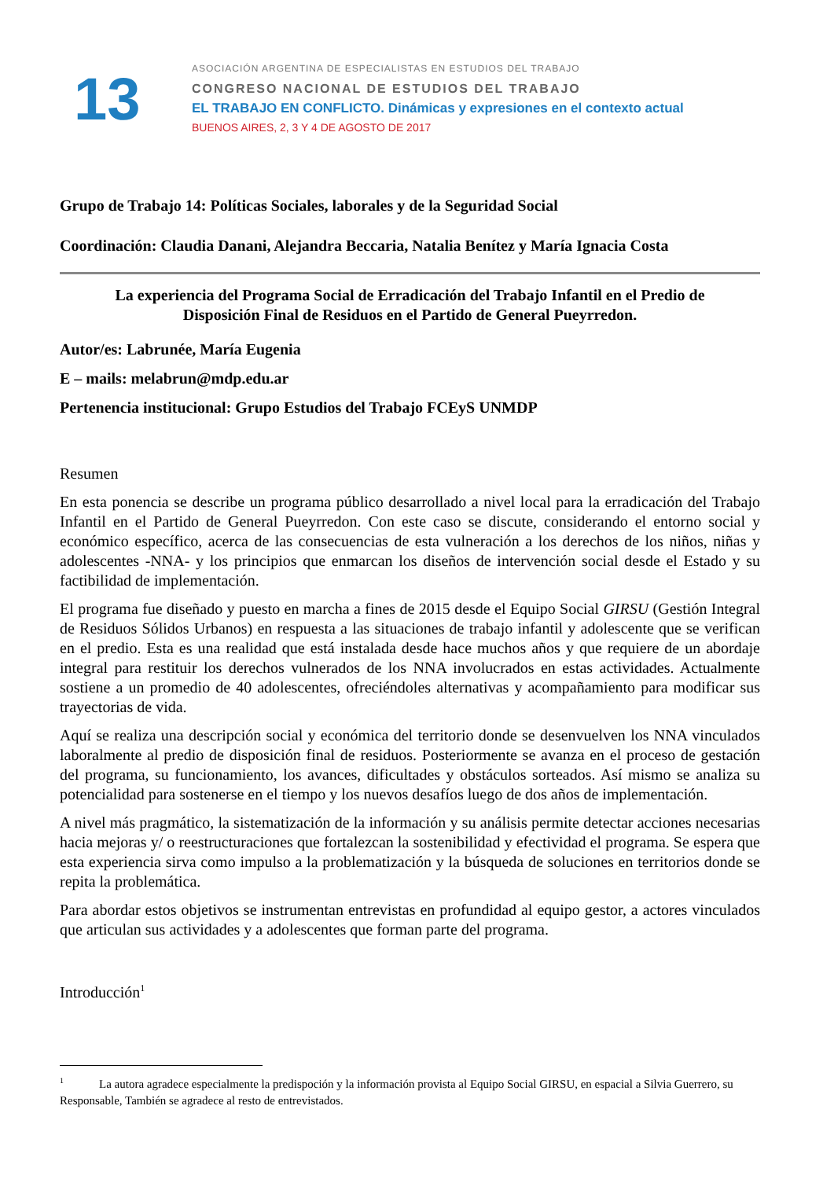13
ASOCIACIÓN ARGENTINA DE ESPECIALISTAS EN ESTUDIOS DEL TRABAJO
CONGRESO NACIONAL DE ESTUDIOS DEL TRABAJO
EL TRABAJO EN CONFLICTO. Dinámicas y expresiones en el contexto actual
BUENOS AIRES, 2, 3 Y 4 DE AGOSTO DE 2017
Grupo de Trabajo 14: Políticas Sociales, laborales y de la Seguridad Social
Coordinación: Claudia Danani, Alejandra Beccaria, Natalia Benítez y María Ignacia Costa
La experiencia del Programa Social de Erradicación del Trabajo Infantil en el Predio de
Disposición Final de Residuos en el Partido de General Pueyrredon.
Autor/es: Labrunée, María Eugenia
E – mails: melabrun@mdp.edu.ar
Pertenencia institucional: Grupo Estudios del Trabajo FCEyS UNMDP
Resumen
En esta ponencia se describe un programa público desarrollado a nivel local para la erradicación del Trabajo Infantil en el Partido de General Pueyrredon. Con este caso se discute, considerando el entorno social y económico específico, acerca de las consecuencias de esta vulneración a los derechos de los niños, niñas y adolescentes -NNA- y los principios que enmarcan los diseños de intervención social desde el Estado y su factibilidad de implementación.
El programa fue diseñado y puesto en marcha a fines de 2015 desde el Equipo Social GIRSU (Gestión Integral de Residuos Sólidos Urbanos) en respuesta a las situaciones de trabajo infantil y adolescente que se verifican en el predio. Esta es una realidad que está instalada desde hace muchos años y que requiere de un abordaje integral para restituir los derechos vulnerados de los NNA involucrados en estas actividades. Actualmente sostiene a un promedio de 40 adolescentes, ofreciéndoles alternativas y acompañamiento para modificar sus trayectorias de vida.
Aquí se realiza una descripción social y económica del territorio donde se desenvuelven los NNA vinculados laboralmente al predio de disposición final de residuos. Posteriormente se avanza en el proceso de gestación del programa, su funcionamiento, los avances, dificultades y obstáculos sorteados. Así mismo se analiza su potencialidad para sostenerse en el tiempo y los nuevos desafíos luego de dos años de implementación.
A nivel más pragmático, la sistematización de la información y su análisis permite detectar acciones necesarias hacia mejoras y/ o reestructuraciones que fortalezcan la sostenibilidad y efectividad el programa. Se espera que esta experiencia sirva como impulso a la problematización y la búsqueda de soluciones en territorios donde se repita la problemática.
Para abordar estos objetivos se instrumentan entrevistas en profundidad al equipo gestor, a actores vinculados que articulan sus actividades y a adolescentes que forman parte del programa.
Introducción<sup>1</sup>
<sup>1</sup> La autora agradece especialmente la predispoción y la información provista al Equipo Social GIRSU, en espacial a Silvia Guerrero, su Responsable, También se agradece al resto de entrevistados.